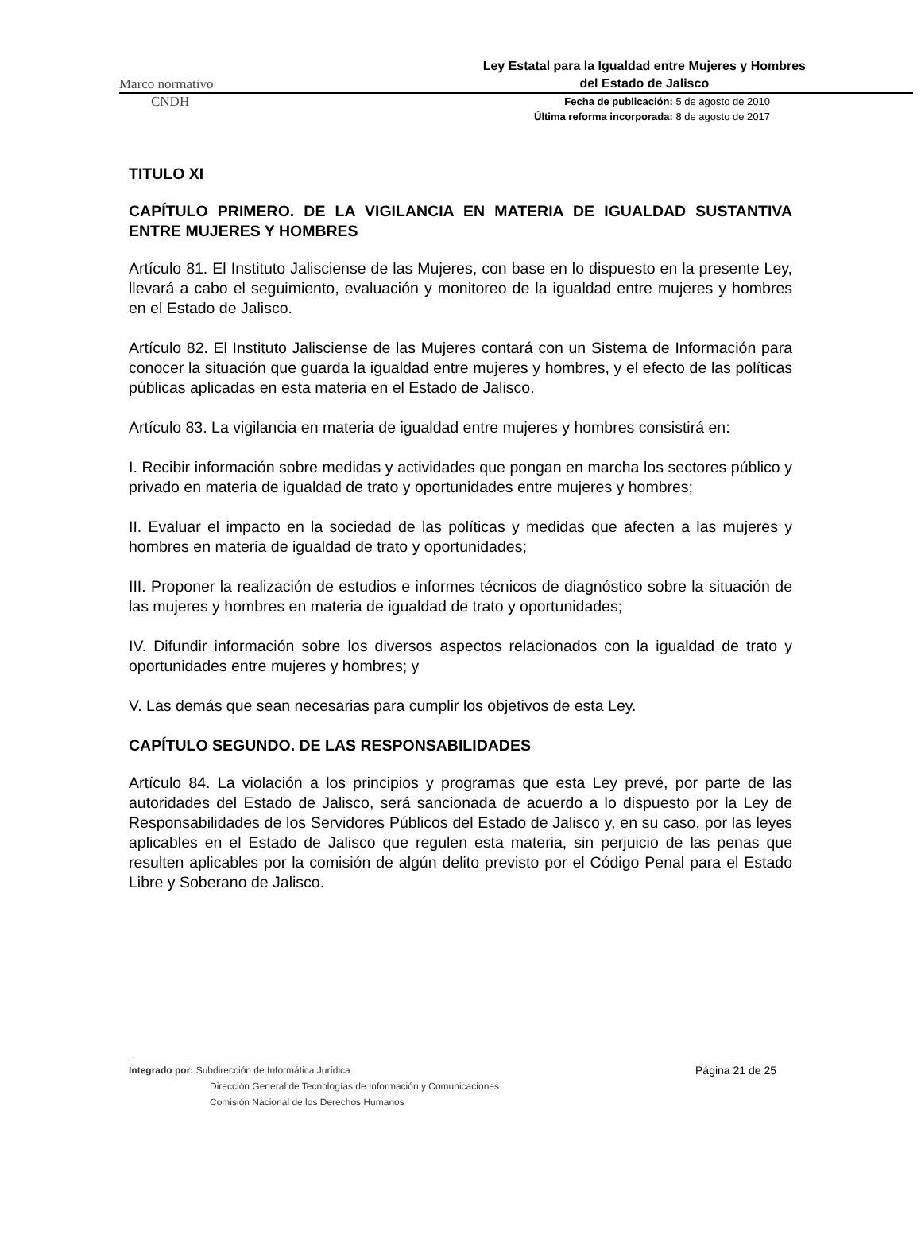Marco normativo
Ley Estatal para la Igualdad entre Mujeres y Hombres
del Estado de Jalisco
CNDH
Fecha de publicación: 5 de agosto de 2010
Última reforma incorporada: 8 de agosto de 2017
TITULO XI
CAPÍTULO PRIMERO. DE LA VIGILANCIA EN MATERIA DE IGUALDAD SUSTANTIVA ENTRE MUJERES Y HOMBRES
Artículo 81. El Instituto Jalisciense de las Mujeres, con base en lo dispuesto en la presente Ley, llevará a cabo el seguimiento, evaluación y monitoreo de la igualdad entre mujeres y hombres en el Estado de Jalisco.
Artículo 82. El Instituto Jalisciense de las Mujeres contará con un Sistema de Información para conocer la situación que guarda la igualdad entre mujeres y hombres, y el efecto de las políticas públicas aplicadas en esta materia en el Estado de Jalisco.
Artículo 83. La vigilancia en materia de igualdad entre mujeres y hombres consistirá en:
I. Recibir información sobre medidas y actividades que pongan en marcha los sectores público y privado en materia de igualdad de trato y oportunidades entre mujeres y hombres;
II. Evaluar el impacto en la sociedad de las políticas y medidas que afecten a las mujeres y hombres en materia de igualdad de trato y oportunidades;
III. Proponer la realización de estudios e informes técnicos de diagnóstico sobre la situación de las mujeres y hombres en materia de igualdad de trato y oportunidades;
IV. Difundir información sobre los diversos aspectos relacionados con la igualdad de trato y oportunidades entre mujeres y hombres; y
V. Las demás que sean necesarias para cumplir los objetivos de esta Ley.
CAPÍTULO SEGUNDO. DE LAS RESPONSABILIDADES
Artículo 84. La violación a los principios y programas que esta Ley prevé, por parte de las autoridades del Estado de Jalisco, será sancionada de acuerdo a lo dispuesto por la Ley de Responsabilidades de los Servidores Públicos del Estado de Jalisco y, en su caso, por las leyes aplicables en el Estado de Jalisco que regulen esta materia, sin perjuicio de las penas que resulten aplicables por la comisión de algún delito previsto por el Código Penal para el Estado Libre y Soberano de Jalisco.
Integrado por: Subdirección de Informática Jurídica
Dirección General de Tecnologías de Información y Comunicaciones
Comisión Nacional de los Derechos Humanos
Página 21 de 25